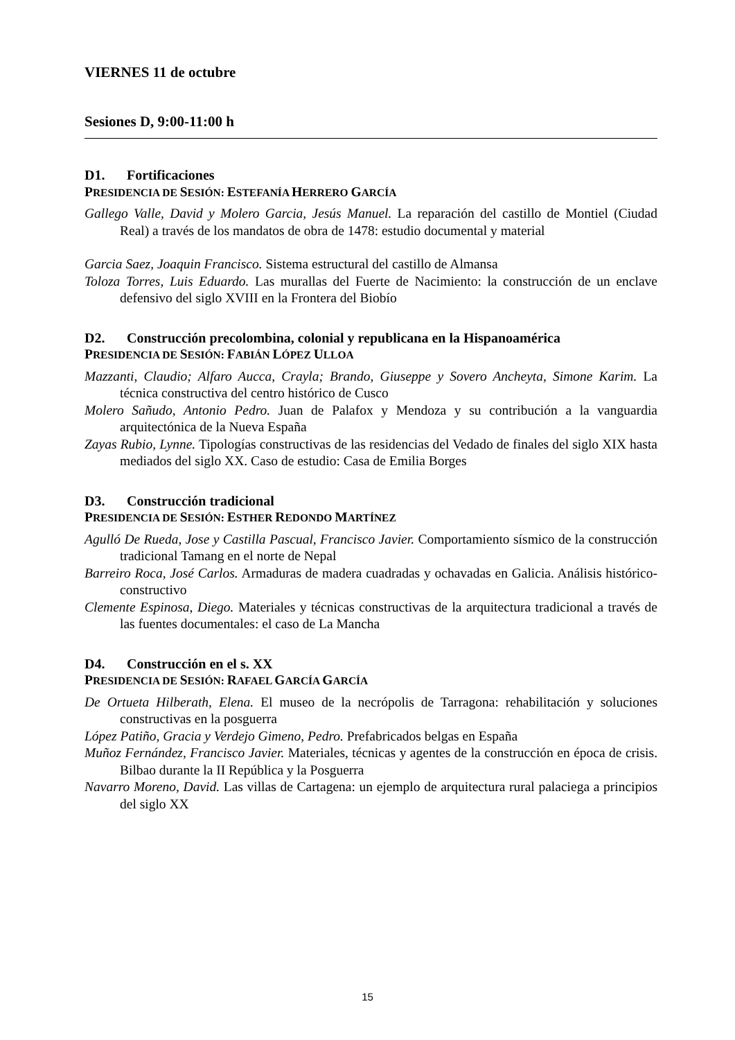VIERNES 11 de octubre
Sesiones D, 9:00-11:00 h
D1. Fortificaciones
PRESIDENCIA DE SESIÓN: ESTEFANÍA HERRERO GARCÍA
Gallego Valle, David y Molero Garcia, Jesús Manuel. La reparación del castillo de Montiel (Ciudad Real) a través de los mandatos de obra de 1478: estudio documental y material
Garcia Saez, Joaquin Francisco. Sistema estructural del castillo de Almansa
Toloza Torres, Luis Eduardo. Las murallas del Fuerte de Nacimiento: la construcción de un enclave defensivo del siglo XVIII en la Frontera del Biobío
D2. Construcción precolombina, colonial y republicana en la Hispanoamérica
PRESIDENCIA DE SESIÓN: FABIÁN LÓPEZ ULLOA
Mazzanti, Claudio; Alfaro Aucca, Crayla; Brando, Giuseppe y Sovero Ancheyta, Simone Karim. La técnica constructiva del centro histórico de Cusco
Molero Sañudo, Antonio Pedro. Juan de Palafox y Mendoza y su contribución a la vanguardia arquitectónica de la Nueva España
Zayas Rubio, Lynne. Tipologías constructivas de las residencias del Vedado de finales del siglo XIX hasta mediados del siglo XX. Caso de estudio: Casa de Emilia Borges
D3. Construcción tradicional
PRESIDENCIA DE SESIÓN: ESTHER REDONDO MARTÍNEZ
Agulló De Rueda, Jose y Castilla Pascual, Francisco Javier. Comportamiento sísmico de la construcción tradicional Tamang en el norte de Nepal
Barreiro Roca, José Carlos. Armaduras de madera cuadradas y ochavadas en Galicia. Análisis histórico-constructivo
Clemente Espinosa, Diego. Materiales y técnicas constructivas de la arquitectura tradicional a través de las fuentes documentales: el caso de La Mancha
D4. Construcción en el s. XX
PRESIDENCIA DE SESIÓN: RAFAEL GARCÍA GARCÍA
De Ortueta Hilberath, Elena. El museo de la necrópolis de Tarragona: rehabilitación y soluciones constructivas en la posguerra
López Patiño, Gracia y Verdejo Gimeno, Pedro. Prefabricados belgas en España
Muñoz Fernández, Francisco Javier. Materiales, técnicas y agentes de la construcción en época de crisis. Bilbao durante la II República y la Posguerra
Navarro Moreno, David. Las villas de Cartagena: un ejemplo de arquitectura rural palaciega a principios del siglo XX
15